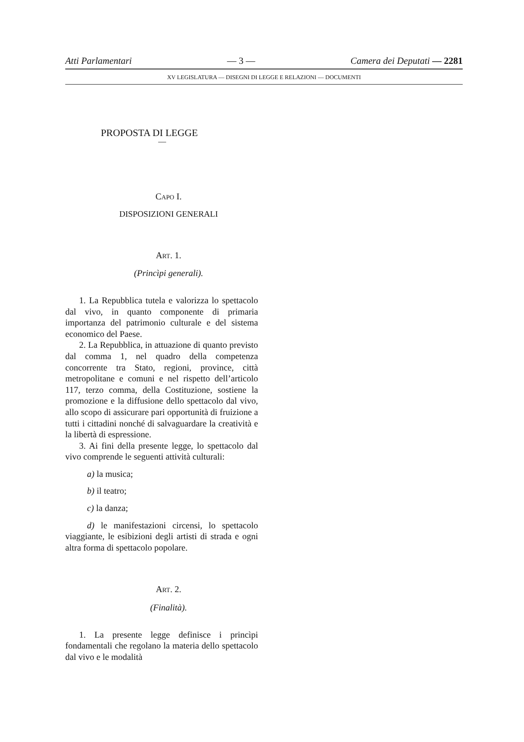Atti Parlamentari — 3 — Camera dei Deputati — 2281
XV LEGISLATURA — DISEGNI DI LEGGE E RELAZIONI — DOCUMENTI
PROPOSTA DI LEGGE
—
CAPO I.
DISPOSIZIONI GENERALI
ART. 1.
(Princìpi generali).
1. La Repubblica tutela e valorizza lo spettacolo dal vivo, in quanto componente di primaria importanza del patrimonio culturale e del sistema economico del Paese.
2. La Repubblica, in attuazione di quanto previsto dal comma 1, nel quadro della competenza concorrente tra Stato, regioni, province, città metropolitane e comuni e nel rispetto dell’articolo 117, terzo comma, della Costituzione, sostiene la promozione e la diffusione dello spettacolo dal vivo, allo scopo di assicurare pari opportunità di fruizione a tutti i cittadini nonché di salvaguardare la creatività e la libertà di espressione.
3. Ai fini della presente legge, lo spettacolo dal vivo comprende le seguenti attività culturali:
a) la musica;
b) il teatro;
c) la danza;
d) le manifestazioni circensi, lo spettacolo viaggiante, le esibizioni degli artisti di strada e ogni altra forma di spettacolo popolare.
ART. 2.
(Finalità).
1. La presente legge definisce i princìpi fondamentali che regolano la materia dello spettacolo dal vivo e le modalità